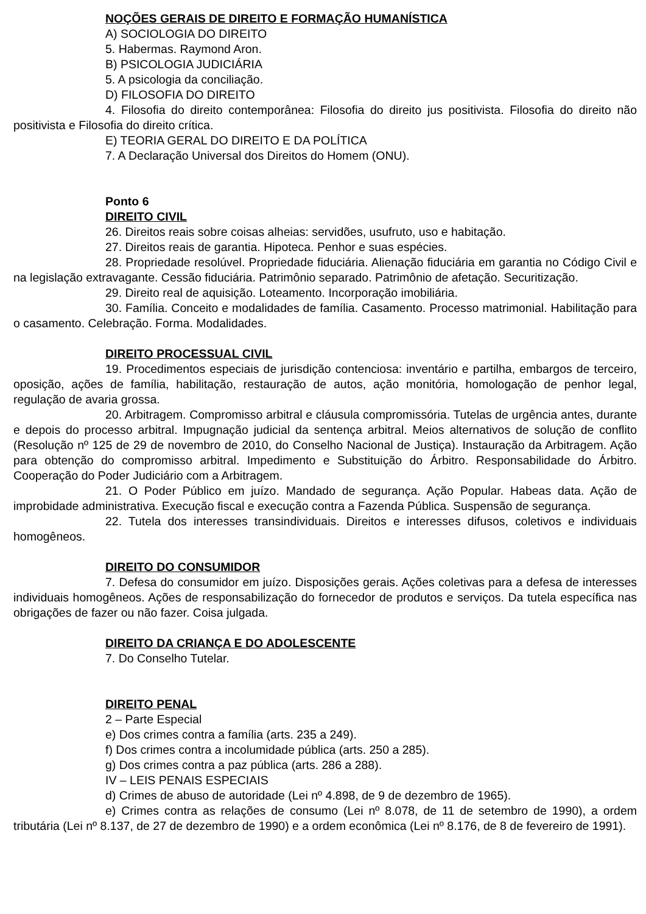NOÇÕES GERAIS DE DIREITO E FORMAÇÃO HUMANÍSTICA
A) SOCIOLOGIA DO DIREITO
5. Habermas. Raymond Aron.
B) PSICOLOGIA JUDICIÁRIA
5. A psicologia da conciliação.
D) FILOSOFIA DO DIREITO
4. Filosofia do direito contemporânea: Filosofia do direito jus positivista. Filosofia do direito não positivista e Filosofia do direito crítica.
E) TEORIA GERAL DO DIREITO E DA POLÍTICA
7. A Declaração Universal dos Direitos do Homem (ONU).
Ponto 6
DIREITO CIVIL
26. Direitos reais sobre coisas alheias: servidões, usufruto, uso e habitação.
27. Direitos reais de garantia. Hipoteca. Penhor e suas espécies.
28. Propriedade resolúvel. Propriedade fiduciária. Alienação fiduciária em garantia no Código Civil e na legislação extravagante. Cessão fiduciária. Patrimônio separado. Patrimônio de afetação. Securitização.
29. Direito real de aquisição. Loteamento. Incorporação imobiliária.
30. Família. Conceito e modalidades de família. Casamento. Processo matrimonial. Habilitação para o casamento. Celebração. Forma. Modalidades.
DIREITO PROCESSUAL CIVIL
19. Procedimentos especiais de jurisdição contenciosa: inventário e partilha, embargos de terceiro, oposição, ações de família, habilitação, restauração de autos, ação monitória, homologação de penhor legal, regulação de avaria grossa.
20. Arbitragem. Compromisso arbitral e cláusula compromissória. Tutelas de urgência antes, durante e depois do processo arbitral. Impugnação judicial da sentença arbitral. Meios alternativos de solução de conflito (Resolução nº 125 de 29 de novembro de 2010, do Conselho Nacional de Justiça). Instauração da Arbitragem. Ação para obtenção do compromisso arbitral. Impedimento e Substituição do Árbitro. Responsabilidade do Árbitro. Cooperação do Poder Judiciário com a Arbitragem.
21. O Poder Público em juízo. Mandado de segurança. Ação Popular. Habeas data. Ação de improbidade administrativa. Execução fiscal e execução contra a Fazenda Pública. Suspensão de segurança.
22. Tutela dos interesses transindividuais. Direitos e interesses difusos, coletivos e individuais homogêneos.
DIREITO DO CONSUMIDOR
7. Defesa do consumidor em juízo. Disposições gerais. Ações coletivas para a defesa de interesses individuais homogêneos. Ações de responsabilização do fornecedor de produtos e serviços. Da tutela específica nas obrigações de fazer ou não fazer. Coisa julgada.
DIREITO DA CRIANÇA E DO ADOLESCENTE
7. Do Conselho Tutelar.
DIREITO PENAL
2 – Parte Especial
e) Dos crimes contra a família (arts. 235 a 249).
f) Dos crimes contra a incolumidade pública (arts. 250 a 285).
g) Dos crimes contra a paz pública (arts. 286 a 288).
IV – LEIS PENAIS ESPECIAIS
d) Crimes de abuso de autoridade (Lei nº 4.898, de 9 de dezembro de 1965).
e) Crimes contra as relações de consumo (Lei nº 8.078, de 11 de setembro de 1990), a ordem tributária (Lei nº 8.137, de 27 de dezembro de 1990) e a ordem econômica (Lei nº 8.176, de 8 de fevereiro de 1991).